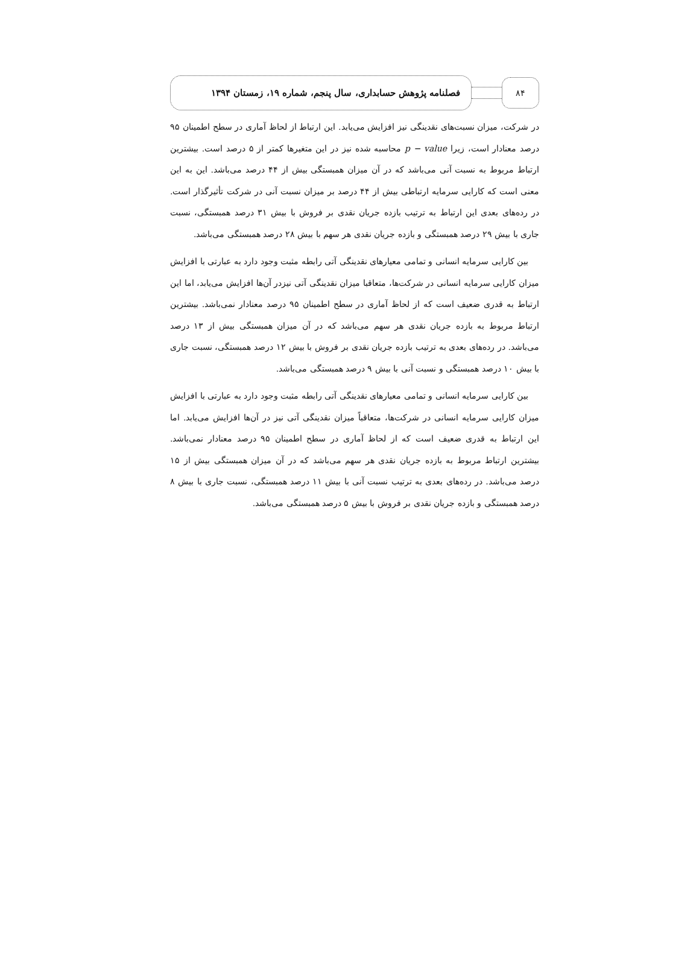۸۴
فصلنامه پژوهش حسابداری، سال پنجم، شماره ۱۹، زمستان ۱۳۹۴
در شرکت، میزان نسبت‌های نقدینگی نیز افزایش می‌یابد. این ارتباط از لحاظ آماری در سطح اطمینان ۹۵ درصد معنادار است، زیرا p − value محاسبه شده نیز در این متغیرها کمتر از ۵ درصد است. بیشترین ارتباط مربوط به نسبت آنی می‌باشد که در آن میزان همبستگی بیش از ۴۴ درصد می‌باشد. این به این معنی است که کارایی سرمایه ارتباطی بیش از ۴۴ درصد بر میزان نسبت آنی در شرکت تأثیرگذار است. در رده‌های بعدی این ارتباط به ترتیب بازده جریان نقدی بر فروش با بیش ۳۱ درصد همبستگی، نسبت جاری با بیش ۲۹ درصد همبستگی و بازده جریان نقدی هر سهم با بیش ۲۸ درصد همبستگی می‌باشد.
بین کارایی سرمایه انسانی و تمامی معیارهای نقدینگی آتی رابطه مثبت وجود دارد به عبارتی با افزایش میزان کارایی سرمایه انسانی در شرکت‌ها، متعاقبا میزان نقدینگی آتی نیزدر آن‌ها افزایش می‌یابد، اما این ارتباط به قدری ضعیف است که از لحاظ آماری در سطح اطمینان ۹۵ درصد معنادار نمی‌باشد. بیشترین ارتباط مربوط به بازده جریان نقدی هر سهم می‌باشد که در آن میزان همبستگی بیش از ۱۳ درصد می‌باشد. در رده‌های بعدی به ترتیب بازده جریان نقدی بر فروش با بیش ۱۲ درصد همبستگی، نسبت جاری با بیش ۱۰ درصد همبستگی و نسبت آنی با بیش ۹ درصد همبستگی می‌باشد.
بین کارایی سرمایه انسانی و تمامی معیارهای نقدینگی آتی رابطه مثبت وجود دارد به عبارتی با افزایش میزان کارایی سرمایه انسانی در شرکت‌ها، متعاقباً میزان نقدینگی آتی نیز در آن‌ها افزایش می‌یابد. اما این ارتباط به قدری ضعیف است که از لحاظ آماری در سطح اطمینان ۹۵ درصد معنادار نمی‌باشد. بیشترین ارتباط مربوط به بازده جریان نقدی هر سهم می‌باشد که در آن میزان همبستگی بیش از ۱۵ درصد می‌باشد. در رده‌های بعدی به ترتیب نسبت آنی با بیش ۱۱ درصد همبستگی، نسبت جاری با بیش ۸ درصد همبستگی و بازده جریان نقدی بر فروش با بیش ۵ درصد همبستگی می‌باشد.